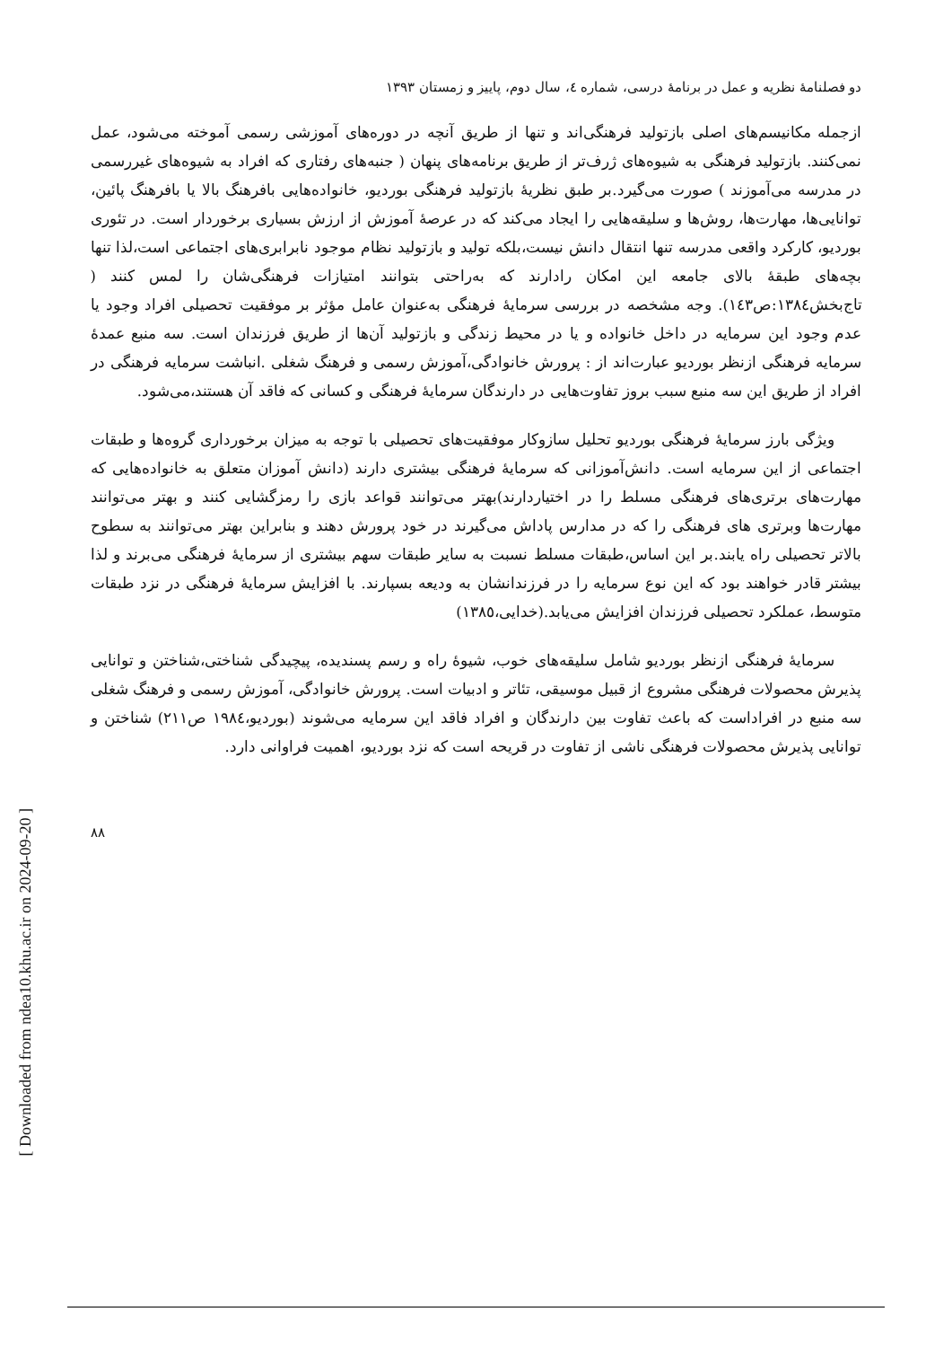دو فصلنامهٔ نظریه و عمل در برنامهٔ درسی، شماره ٤، سال دوم، پاییز و زمستان ١٣٩٣
ازجمله مکانیسم‌های اصلی بازتولید فرهنگی‌اند و تنها از طریق آنچه در دوره‌های آموزشی رسمی آموخته می‌شود، عمل نمی‌کنند. بازتولید فرهنگی به شیوه‌های ژرف‌تر از طریق برنامه‌های پنهان ( جنبه‌های رفتاری که افراد به شیوه‌های غیررسمی در مدرسه می‌آموزند ) صورت می‌گیرد.بر طبق نظریهٔ بازتولید فرهنگی بوردیو، خانواده‌هایی بافرهنگ بالا یا بافرهنگ پائین، توانایی‌ها، مهارت‌ها، روش‌ها و سلیقه‌هایی را ایجاد می‌کند که در عرصهٔ آموزش از ارزش بسیاری برخوردار است. در تئوری بوردیو، کارکرد واقعی مدرسه تنها انتقال دانش نیست،بلکه تولید و بازتولید نظام موجود نابرابری‌های اجتماعی است،لذا تنها بچه‌های طبقهٔ بالای جامعه این امکان رادارند که به‌راحتی بتوانند امتیازات فرهنگی‌شان را لمس کنند ( تاج‌بخش١٣٨٤:ص١٤٣). وجه مشخصه در بررسی سرمایهٔ فرهنگی به‌عنوان عامل مؤثر بر موفقیت تحصیلی افراد وجود یا عدم وجود این سرمایه در داخل خانواده و یا در محیط زندگی و بازتولید آن‌ها از طریق فرزندان است. سه منبع عمدهٔ سرمایه فرهنگی ازنظر بوردیو عبارت‌اند از : پرورش خانوادگی،آموزش رسمی و فرهنگ شغلی .انباشت سرمایه فرهنگی در افراد از طریق این سه منبع سبب بروز تفاوت‌هایی در دارندگان سرمایهٔ فرهنگی و کسانی که فاقد آن هستند،می‌شود.
ویژگی بارز سرمایهٔ فرهنگی بوردیو تحلیل سازوکار موفقیت‌های تحصیلی با توجه به میزان برخورداری گروه‌ها و طبقات اجتماعی از این سرمایه است. دانش‌آموزانی که سرمایهٔ فرهنگی بیشتری دارند (دانش آموزان متعلق به خانواده‌هایی که مهارت‌های برتری‌های فرهنگی مسلط را در اختیاردارند)بهتر می‌توانند قواعد بازی را رمزگشایی کنند و بهتر می‌توانند مهارت‌ها وبرتری های فرهنگی را که در مدارس پاداش می‌گیرند در خود پرورش دهند و بنابراین بهتر می‌توانند به سطوح بالاتر تحصیلی راه یابند.بر این اساس،طبقات مسلط نسبت به سایر طبقات سهم بیشتری از سرمایهٔ فرهنگی می‌برند و لذا بیشتر قادر خواهند بود که این نوع سرمایه را در فرزندانشان به ودیعه بسپارند. با افزایش سرمایهٔ فرهنگی در نزد طبقات متوسط، عملکرد تحصیلی فرزندان افزایش می‌یابد.(خدایی،١٣٨٥)
سرمایهٔ فرهنگی ازنظر بوردیو شامل سلیقه‌های خوب، شیوهٔ راه و رسم پسندیده، پیچیدگی شناختی،شناختن و توانایی پذیرش محصولات فرهنگی مشروع از قبیل موسیقی، تئاتر و ادبیات است. پرورش خانوادگی، آموزش رسمی و فرهنگ شغلی سه منبع در افراداست که باعث تفاوت بین دارندگان و افراد فاقد این سرمایه می‌شوند (بوردیو،١٩٨٤ ص٢١١) شناختن و توانایی پذیرش محصولات فرهنگی ناشی از تفاوت در قریحه است که نزد بوردیو، اهمیت فراوانی دارد.
٨٨
[ Downloaded from ndea10.khu.ac.ir on 2024-09-20 ]